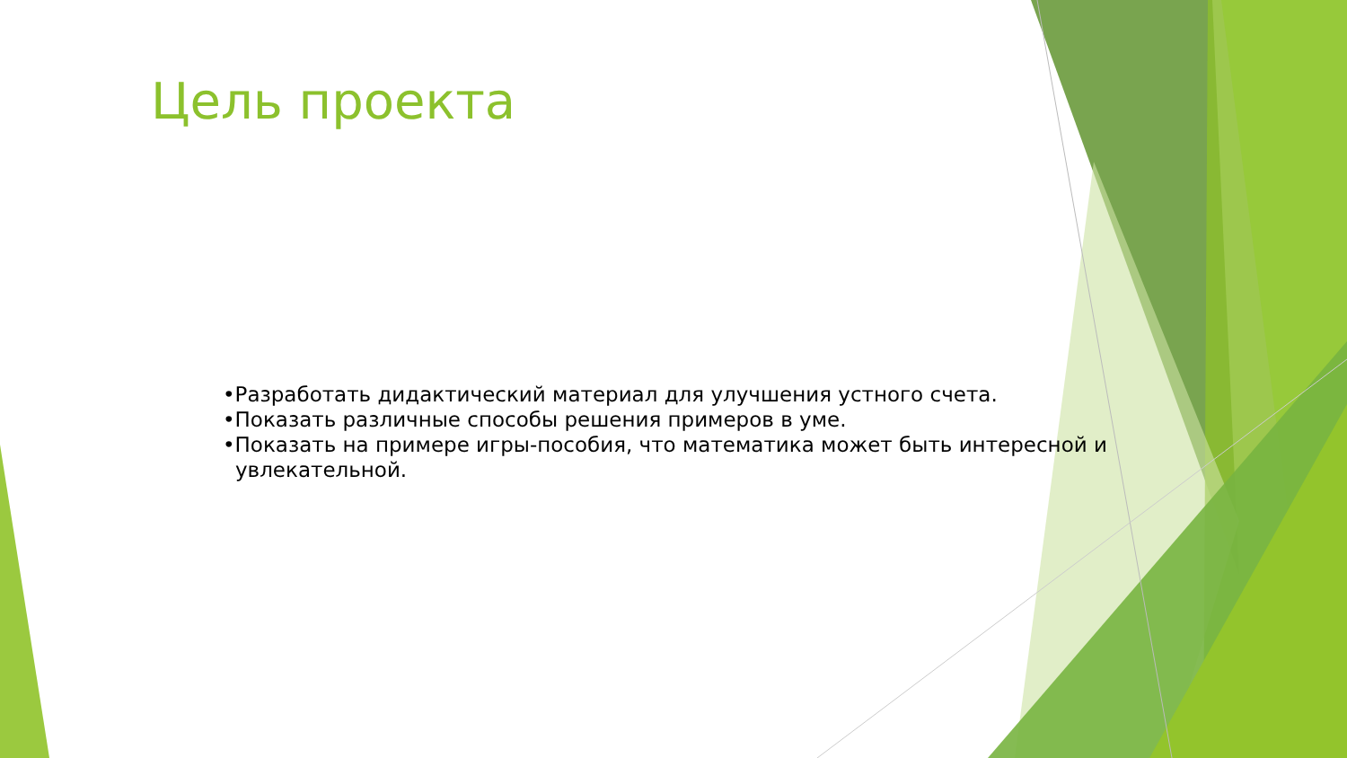Цель проекта
•Разработать дидактический материал для улучшения устного счета.
•Показать различные способы решения примеров в уме.
•Показать на примере игры-пособия, что математика может быть интересной и увлекательной.